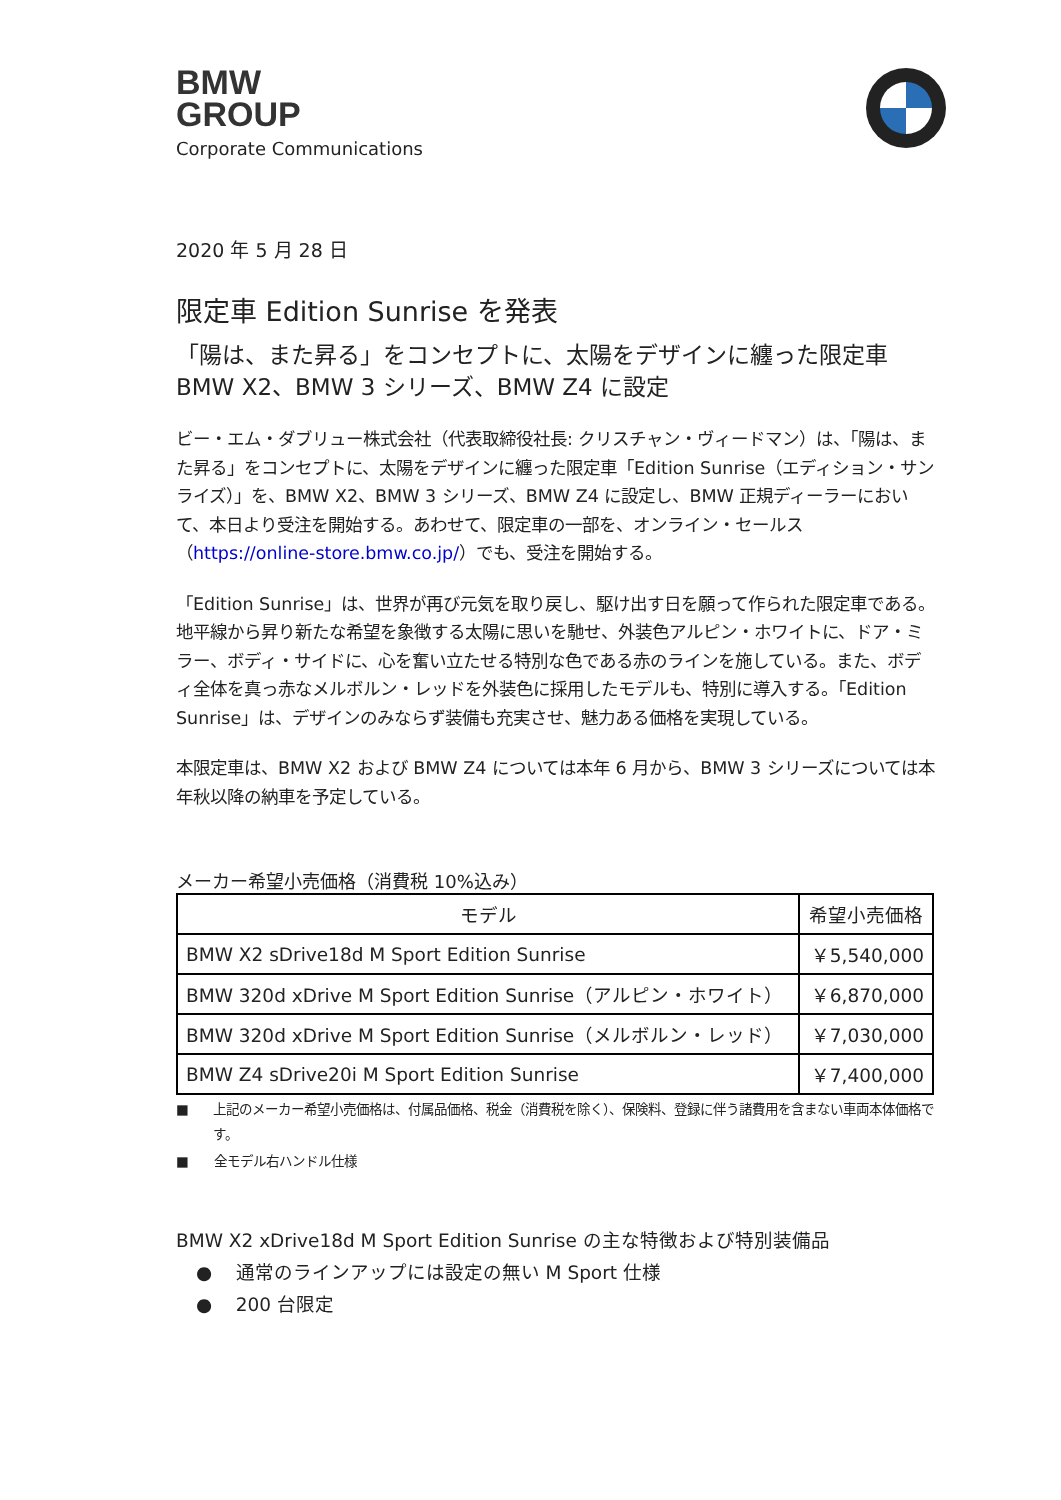BMW
GROUP
Corporate Communications
2020 年 5 月 28 日
限定車 Edition Sunrise を発表
「陽は、また昇る」をコンセプトに、太陽をデザインに纏った限定車
BMW X2、BMW 3 シリーズ、BMW Z4 に設定
ビー・エム・ダブリュー株式会社（代表取締役社長: クリスチャン・ヴィードマン）は、「陽は、また昇る」をコンセプトに、太陽をデザインに纏った限定車「Edition Sunrise（エディション・サンライズ）」を、BMW X2、BMW 3 シリーズ、BMW Z4 に設定し、BMW 正規ディーラーにおいて、本日より受注を開始する。あわせて、限定車の一部を、オンライン・セールス（https://online-store.bmw.co.jp/）でも、受注を開始する。
「Edition Sunrise」は、世界が再び元気を取り戻し、駆け出す日を願って作られた限定車である。地平線から昇り新たな希望を象徴する太陽に思いを馳せ、外装色アルピン・ホワイトに、ドア・ミラー、ボディ・サイドに、心を奮い立たせる特別な色である赤のラインを施している。また、ボディ全体を真っ赤なメルボルン・レッドを外装色に採用したモデルも、特別に導入する。「Edition Sunrise」は、デザインのみならず装備も充実させ、魅力ある価格を実現している。
本限定車は、BMW X2 および BMW Z4 については本年 6 月から、BMW 3 シリーズについては本年秋以降の納車を予定している。
メーカー希望小売価格（消費税 10%込み）
| モデル | 希望小売価格 |
| --- | --- |
| BMW X2 sDrive18d M Sport Edition Sunrise | ￥5,540,000 |
| BMW 320d xDrive M Sport Edition Sunrise（アルピン・ホワイト） | ￥6,870,000 |
| BMW 320d xDrive M Sport Edition Sunrise（メルボルン・レッド） | ￥7,030,000 |
| BMW Z4 sDrive20i M Sport Edition Sunrise | ￥7,400,000 |
■ 上記のメーカー希望小売価格は、付属品価格、税金（消費税を除く）、保険料、登録に伴う諸費用を含まない車両本体価格です。
■ 全モデル右ハンドル仕様
BMW X2 xDrive18d M Sport Edition Sunrise の主な特徴および特別装備品
● 通常のラインアップには設定の無い M Sport 仕様
● 200 台限定